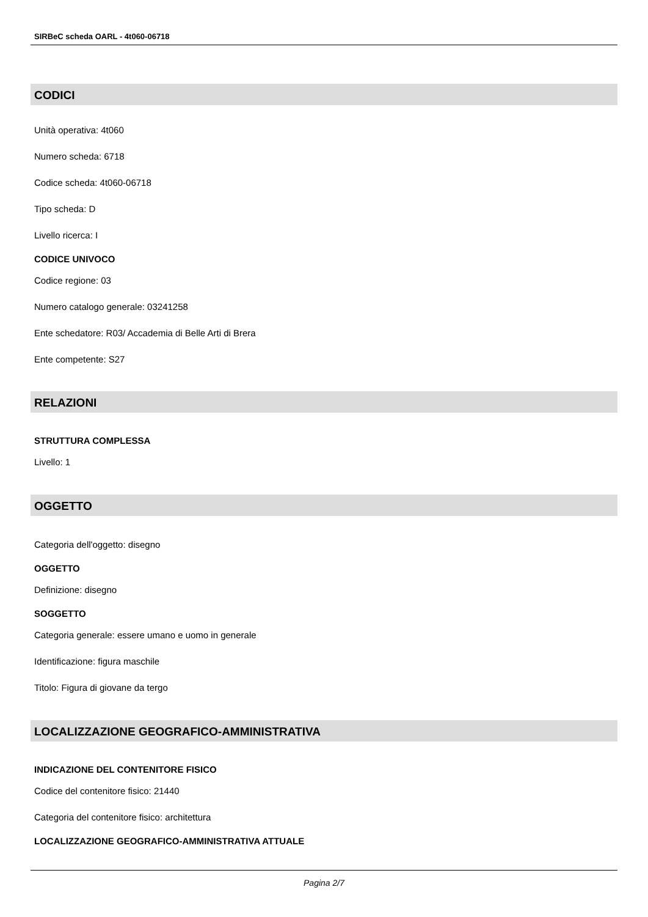SIRBeC scheda OARL - 4t060-06718
CODICI
Unità operativa: 4t060
Numero scheda: 6718
Codice scheda: 4t060-06718
Tipo scheda: D
Livello ricerca: I
CODICE UNIVOCO
Codice regione: 03
Numero catalogo generale: 03241258
Ente schedatore: R03/ Accademia di Belle Arti di Brera
Ente competente: S27
RELAZIONI
STRUTTURA COMPLESSA
Livello: 1
OGGETTO
Categoria dell'oggetto: disegno
OGGETTO
Definizione: disegno
SOGGETTO
Categoria generale: essere umano e uomo in generale
Identificazione: figura maschile
Titolo: Figura di giovane da tergo
LOCALIZZAZIONE GEOGRAFICO-AMMINISTRATIVA
INDICAZIONE DEL CONTENITORE FISICO
Codice del contenitore fisico: 21440
Categoria del contenitore fisico: architettura
LOCALIZZAZIONE GEOGRAFICO-AMMINISTRATIVA ATTUALE
Pagina 2/7